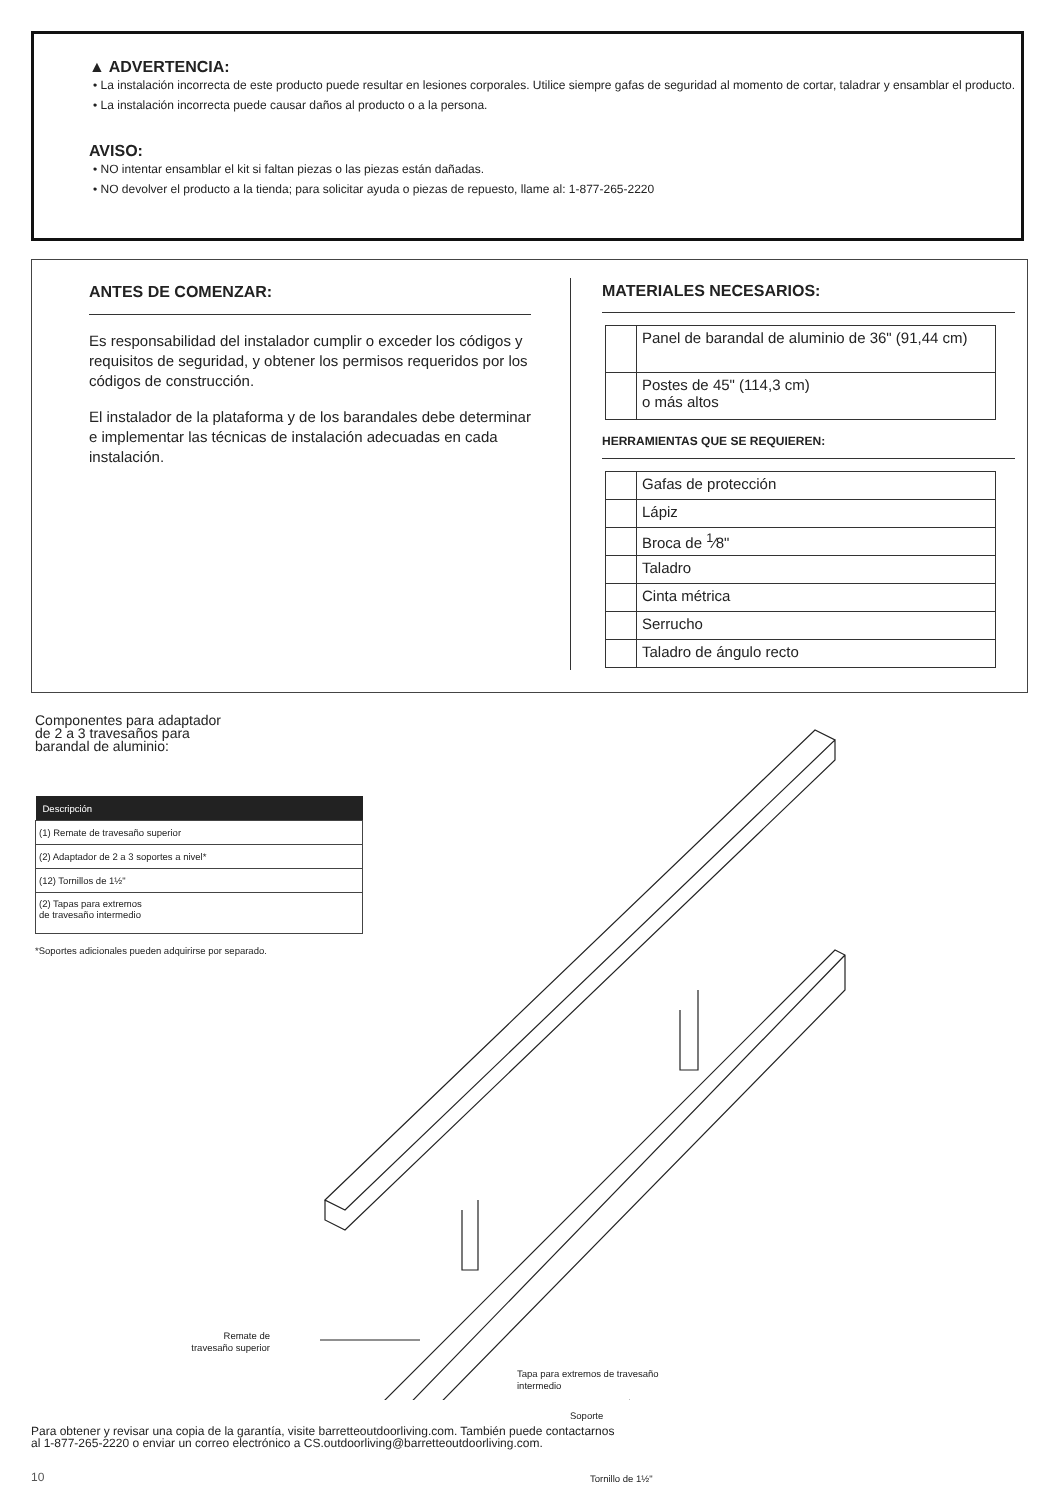▲ ADVERTENCIA:
• La instalación incorrecta de este producto puede resultar en lesiones corporales. Utilice siempre gafas de seguridad al momento de cortar, taladrar y ensamblar el producto.
• La instalación incorrecta puede causar daños al producto o a la persona.
AVISO:
• NO intentar ensamblar el kit si faltan piezas o las piezas están dañadas.
• NO devolver el producto a la tienda; para solicitar ayuda o piezas de repuesto, llame al: 1-877-265-2220
ANTES DE COMENZAR:
Es responsabilidad del instalador cumplir o exceder los códigos y requisitos de seguridad, y obtener los permisos requeridos por los códigos de construcción.
El instalador de la plataforma y de los barandales debe determinar e implementar las técnicas de instalación adecuadas en cada instalación.
MATERIALES NECESARIOS:
| | Panel de barandal de aluminio de 36" (91,44 cm) |
| | Postes de 45" (114,3 cm) o más altos |
HERRAMIENTAS QUE SE REQUIEREN:
| | Gafas de protección |
| | Lápiz |
| | Broca de <sup>1</sup>⁄8" |
| | Taladro |
| | Cinta métrica |
| | Serrucho |
| | Taladro de ángulo recto |
Componentes para adaptador
de 2 a 3 travesaños para
barandal de aluminio:
| Descripción |
| --- |
| (1) Remate de travesaño superior |
| (2) Adaptador de 2 a 3 soportes a nivel* |
| (12) Tornillos de 1½" |
| (2) Tapas para extremos de travesaño intermedio |
*Soportes adicionales pueden adquirirse por separado.
Remate de
travesaño superior
Tapa para extremos de travesaño
intermedio
Soporte
Tornillo de 1½"
Para obtener y revisar una copia de la garantía, visite barretteoutdoorliving.com. También puede contactarnos
al 1-877-265-2220 o enviar un correo electrónico a CS.outdoorliving@barretteoutdoorliving.com.
10